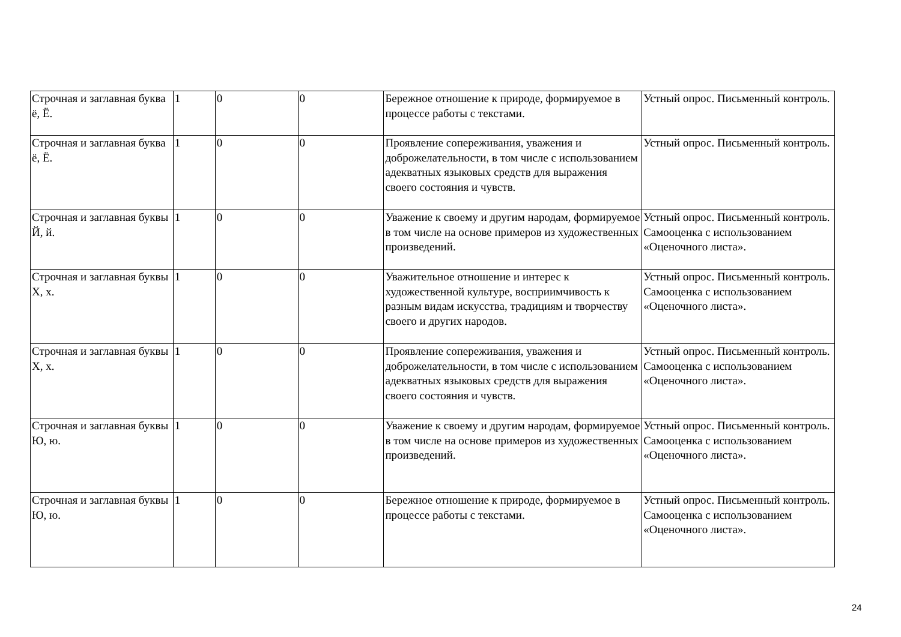| Строчная и заглавная буква ё, Ё. | 1 | 0 | 0 | Бережное отношение к природе, формируемое в процессе работы с текстами. | Устный опрос. Письменный контроль. |
| Строчная и заглавная буква ё, Ё. | 1 | 0 | 0 | Проявление сопереживания, уважения и доброжелательности, в том числе с использованием адекватных языковых средств для выражения своего состояния и чувств. | Устный опрос. Письменный контроль. |
| Строчная и заглавная буквы Й, й. | 1 | 0 | 0 | Уважение к своему и другим народам, формируемое в том числе на основе примеров из художественных произведений. | Устный опрос. Письменный контроль. Самооценка с использованием «Оценочного листа». |
| Строчная и заглавная буквы Х, х. | 1 | 0 | 0 | Уважительное отношение и интерес к художественной культуре, восприимчивость к разным видам искусства, традициям и творчеству своего и других народов. | Устный опрос. Письменный контроль. Самооценка с использованием «Оценочного листа». |
| Строчная и заглавная буквы Х, х. | 1 | 0 | 0 | Проявление сопереживания, уважения и доброжелательности, в том числе с использованием адекватных языковых средств для выражения своего состояния и чувств. | Устный опрос. Письменный контроль. Самооценка с использованием «Оценочного листа». |
| Строчная и заглавная буквы Ю, ю. | 1 | 0 | 0 | Уважение к своему и другим народам, формируемое в том числе на основе примеров из художественных произведений. | Устный опрос. Письменный контроль. Самооценка с использованием «Оценочного листа». |
| Строчная и заглавная буквы Ю, ю. | 1 | 0 | 0 | Бережное отношение к природе, формируемое в процессе работы с текстами. | Устный опрос. Письменный контроль. Самооценка с использованием «Оценочного листа». |
24